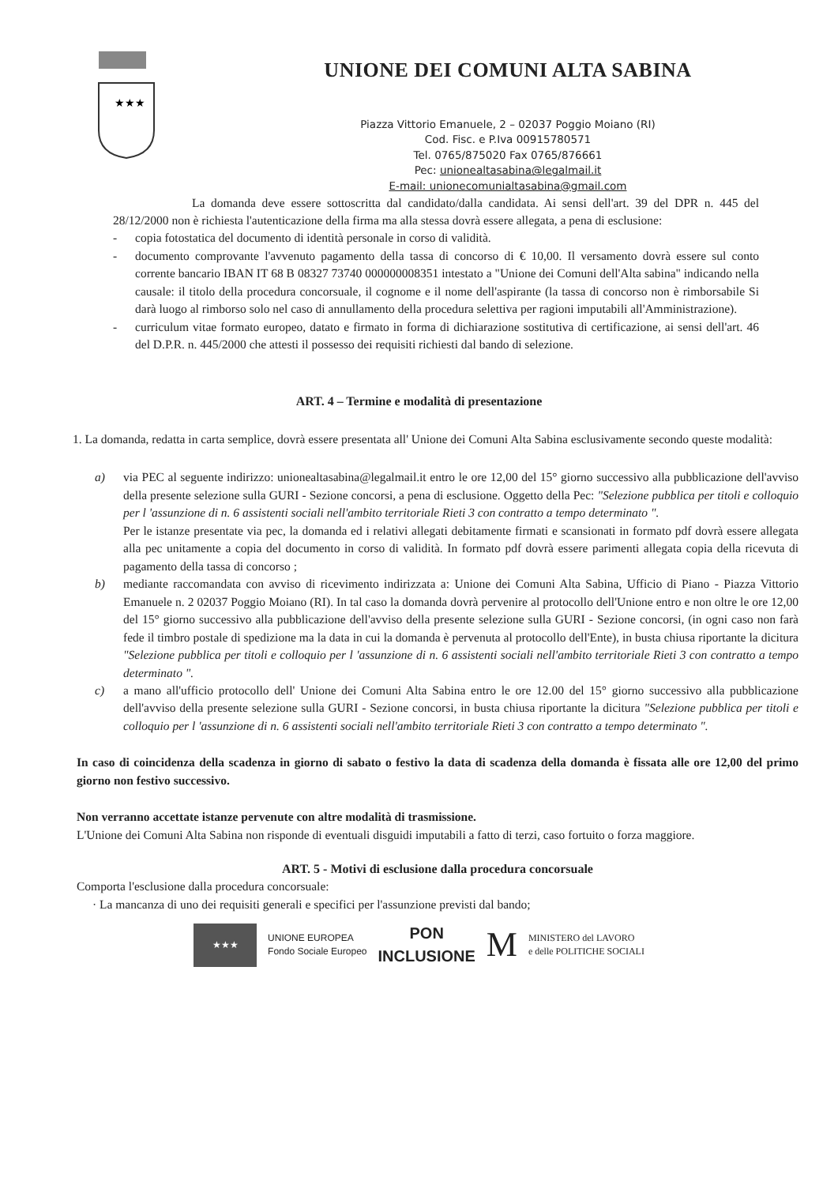★★★
UNIONE DEI COMUNI ALTA SABINA
Piazza Vittorio Emanuele, 2 – 02037 Poggio Moiano (RI)
Cod. Fisc. e P.Iva 00915780571
Tel. 0765/875020 Fax 0765/876661
Pec: unionealtasabina@legalmail.it
E-mail: unionecomunialtasabina@gmail.com
La domanda deve essere sottoscritta dal candidato/dalla candidata. Ai sensi dell'art. 39 del DPR n. 445 del 28/12/2000 non è richiesta l'autenticazione della firma ma alla stessa dovrà essere allegata, a pena di esclusione:
- copia fotostatica del documento di identità personale in corso di validità.
- documento comprovante l'avvenuto pagamento della tassa di concorso di € 10,00. Il versamento dovrà essere sul conto corrente bancario IBAN IT 68 B 08327 73740 000000008351 intestato a "Unione dei Comuni dell'Alta sabina" indicando nella causale: il titolo della procedura concorsuale, il cognome e il nome dell'aspirante (la tassa di concorso non è rimborsabile Si darà luogo al rimborso solo nel caso di annullamento della procedura selettiva per ragioni imputabili all'Amministrazione).
- curriculum vitae formato europeo, datato e firmato in forma di dichiarazione sostitutiva di certificazione, ai sensi dell'art. 46 del D.P.R. n. 445/2000 che attesti il possesso dei requisiti richiesti dal bando di selezione.
ART. 4 – Termine e modalità di presentazione
1. La domanda, redatta in carta semplice, dovrà essere presentata all' Unione dei Comuni Alta Sabina esclusivamente secondo queste modalità:
a) via PEC al seguente indirizzo: unionealtasabina@legalmail.it entro le ore 12,00 del 15° giorno successivo alla pubblicazione dell'avviso della presente selezione sulla GURI - Sezione concorsi, a pena di esclusione. Oggetto della Pec: "Selezione pubblica per titoli e colloquio per l 'assunzione di n. 6 assistenti sociali nell'ambito territoriale Rieti 3 con contratto a tempo determinato ".
Per le istanze presentate via pec, la domanda ed i relativi allegati debitamente firmati e scansionati in formato pdf dovrà essere allegata alla pec unitamente a copia del documento in corso di validità. In formato pdf dovrà essere parimenti allegata copia della ricevuta di pagamento della tassa di concorso ;
b) mediante raccomandata con avviso di ricevimento indirizzata a: Unione dei Comuni Alta Sabina, Ufficio di Piano - Piazza Vittorio Emanuele n. 2 02037 Poggio Moiano (RI). In tal caso la domanda dovrà pervenire al protocollo dell'Unione entro e non oltre le ore 12,00 del 15° giorno successivo alla pubblicazione dell'avviso della presente selezione sulla GURI - Sezione concorsi, (in ogni caso non farà fede il timbro postale di spedizione ma la data in cui la domanda è pervenuta al protocollo dell'Ente), in busta chiusa riportante la dicitura "Selezione pubblica per titoli e colloquio per l 'assunzione di n. 6 assistenti sociali nell'ambito territoriale Rieti 3 con contratto a tempo determinato ".
c) a mano all'ufficio protocollo dell' Unione dei Comuni Alta Sabina entro le ore 12.00 del 15° giorno successivo alla pubblicazione dell'avviso della presente selezione sulla GURI - Sezione concorsi, in busta chiusa riportante la dicitura "Selezione pubblica per titoli e colloquio per l 'assunzione di n. 6 assistenti sociali nell'ambito territoriale Rieti 3 con contratto a tempo determinato ".
In caso di coincidenza della scadenza in giorno di sabato o festivo la data di scadenza della domanda è fissata alle ore 12,00 del primo giorno non festivo successivo.
Non verranno accettate istanze pervenute con altre modalità di trasmissione.
L'Unione dei Comuni Alta Sabina non risponde di eventuali disguidi imputabili a fatto di terzi, caso fortuito o forza maggiore.
ART. 5 - Motivi di esclusione dalla procedura concorsuale
Comporta l'esclusione dalla procedura concorsuale:
· La mancanza di uno dei requisiti generali e specifici per l'assunzione previsti dal bando;
★★★
UNIONE EUROPEA
Fondo Sociale Europeo
PON
INCLUSIONE
M
MINISTERO del LAVORO
e delle POLITICHE SOCIALI